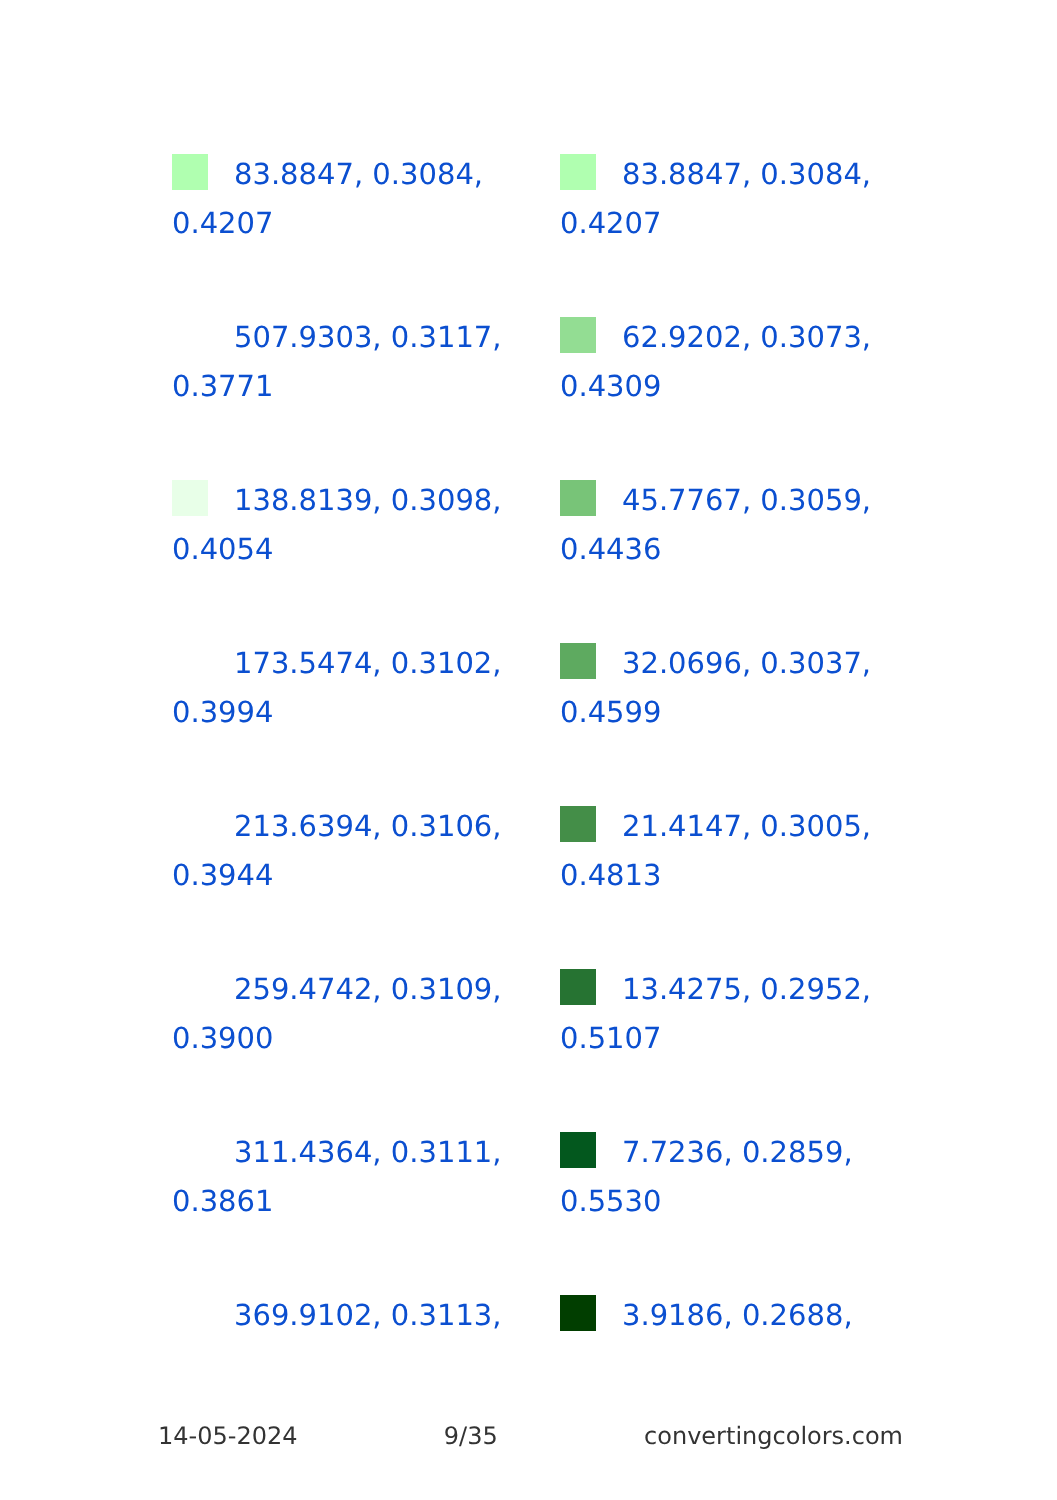83.8847, 0.3084, 0.4207
83.8847, 0.3084, 0.4207
507.9303, 0.3117, 0.3771
62.9202, 0.3073, 0.4309
138.8139, 0.3098, 0.4054
45.7767, 0.3059, 0.4436
173.5474, 0.3102, 0.3994
32.0696, 0.3037, 0.4599
213.6394, 0.3106, 0.3944
21.4147, 0.3005, 0.4813
259.4742, 0.3109, 0.3900
13.4275, 0.2952, 0.5107
311.4364, 0.3111, 0.3861
7.7236, 0.2859, 0.5530
369.9102, 0.3113,
3.9186, 0.2688,
14-05-2024 9/35 convertingcolors.com